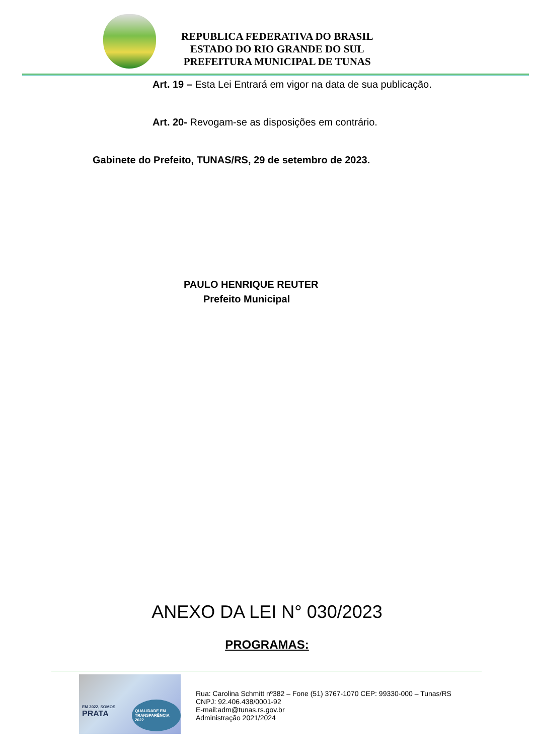REPUBLICA FEDERATIVA DO BRASIL
ESTADO DO RIO GRANDE DO SUL
PREFEITURA MUNICIPAL DE TUNAS
Art. 19 – Esta Lei Entrará em vigor na data de sua publicação.
Art. 20- Revogam-se as disposições em contrário.
Gabinete do Prefeito, TUNAS/RS, 29 de setembro de 2023.
PAULO HENRIQUE REUTER
Prefeito Municipal
ANEXO DA LEI N° 030/2023
PROGRAMAS:
EM 2022, SOMOS
PRATA
QUALIDADE EM TRANSPARÊNCIA 2022
Rua: Carolina Schmitt nº382 – Fone (51) 3767-1070 CEP: 99330-000 – Tunas/RS
CNPJ: 92.406.438/0001-92
E-mail:adm@tunas.rs.gov.br
Administração 2021/2024